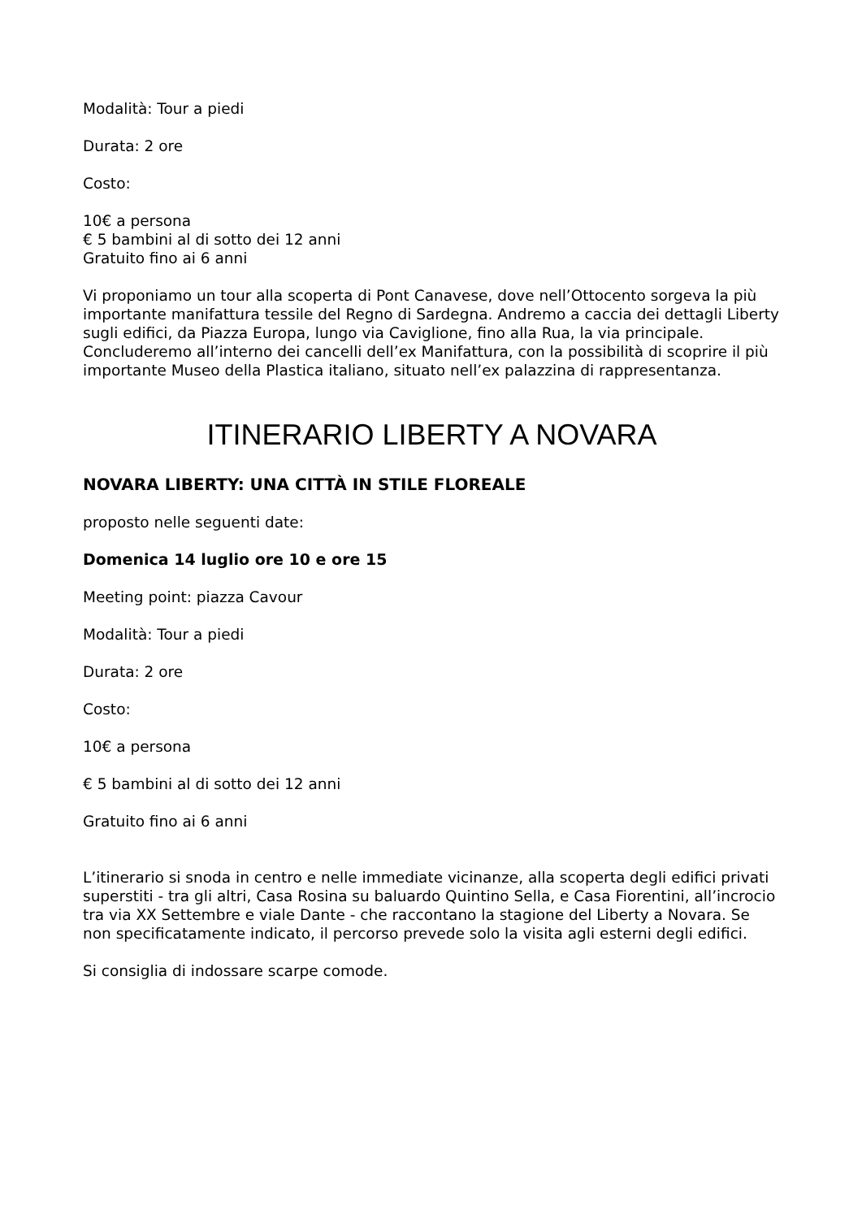Modalità: Tour a piedi
Durata: 2 ore
Costo:
10€ a persona
€ 5 bambini al di sotto dei 12 anni
Gratuito fino ai 6 anni
Vi proponiamo un tour alla scoperta di Pont Canavese, dove nell’Ottocento sorgeva la più importante manifattura tessile del Regno di Sardegna. Andremo a caccia dei dettagli Liberty sugli edifici, da Piazza Europa, lungo via Caviglione, fino alla Rua, la via principale. Concluderemo all’interno dei cancelli dell’ex Manifattura, con la possibilità di scoprire il più importante Museo della Plastica italiano, situato nell’ex palazzina di rappresentanza.
ITINERARIO LIBERTY A NOVARA
NOVARA LIBERTY: UNA CITTÀ IN STILE FLOREALE
proposto nelle seguenti date:
Domenica 14 luglio ore 10 e ore 15
Meeting point: piazza Cavour
Modalità: Tour a piedi
Durata: 2 ore
Costo:
10€ a persona
€ 5 bambini al di sotto dei 12 anni
Gratuito fino ai 6 anni
L’itinerario si snoda in centro e nelle immediate vicinanze, alla scoperta degli edifici privati superstiti - tra gli altri, Casa Rosina su baluardo Quintino Sella, e Casa Fiorentini, all’incrocio tra via XX Settembre e viale Dante - che raccontano la stagione del Liberty a Novara. Se non specificatamente indicato, il percorso prevede solo la visita agli esterni degli edifici.
Si consiglia di indossare scarpe comode.